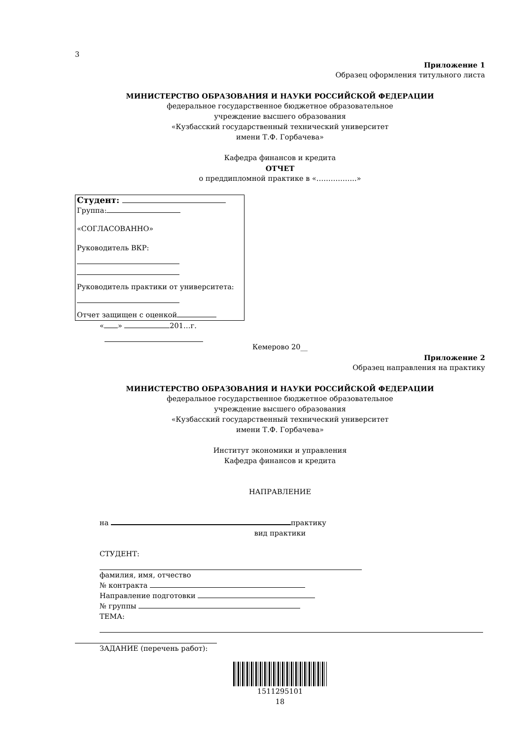3
Приложение 1
Образец оформления титульного листа
МИНИСТЕРСТВО ОБРАЗОВАНИЯ И НАУКИ РОССИЙСКОЙ ФЕДЕРАЦИИ
федеральное государственное бюджетное образовательное
учреждение высшего образования
«Кузбасский государственный технический университет
имени Т.Ф. Горбачева»
Кафедра финансов и кредита
ОТЧЕТ
о преддипломной практике в «……………..»
Студент:
Группа:
«СОГЛАСОВАННО»
Руководитель ВКР:
Руководитель практики от университета:
Отчет защищен с оценкой
« » 201…г.
Кемерово 20__
Приложение 2
Образец направления на практику
МИНИСТЕРСТВО ОБРАЗОВАНИЯ И НАУКИ РОССИЙСКОЙ ФЕДЕРАЦИИ
федеральное государственное бюджетное образовательное
учреждение высшего образования
«Кузбасский государственный технический университет
имени Т.Ф. Горбачева»
Институт экономики и управления
Кафедра финансов и кредита
НАПРАВЛЕНИЕ
на практику
вид практики
СТУДЕНТ:
фамилия, имя, отчество
№ контракта
Направление подготовки
№ группы
ТЕМА:
ЗАДАНИЕ (перечень работ):
1511295101
18